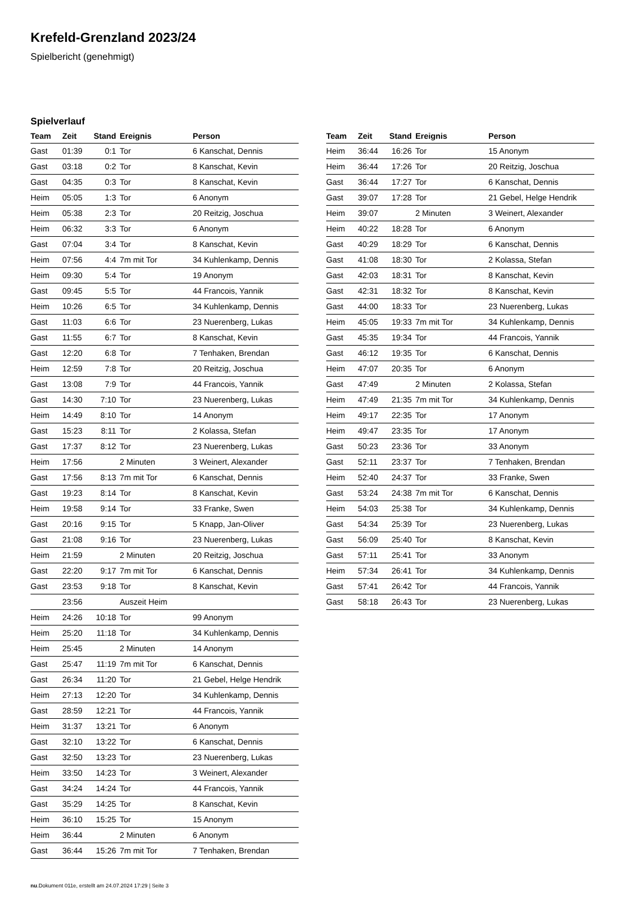Krefeld-Grenzland 2023/24
Spielbericht (genehmigt)
Spielverlauf
| Team | Zeit | Stand | Ereignis | Person |
| --- | --- | --- | --- | --- |
| Gast | 01:39 | 0:1 | Tor | 6 Kanschat, Dennis |
| Gast | 03:18 | 0:2 | Tor | 8 Kanschat, Kevin |
| Gast | 04:35 | 0:3 | Tor | 8 Kanschat, Kevin |
| Heim | 05:05 | 1:3 | Tor | 6 Anonym |
| Heim | 05:38 | 2:3 | Tor | 20 Reitzig, Joschua |
| Heim | 06:32 | 3:3 | Tor | 6 Anonym |
| Gast | 07:04 | 3:4 | Tor | 8 Kanschat, Kevin |
| Heim | 07:56 | 4:4 | 7m mit Tor | 34 Kuhlenkamp, Dennis |
| Heim | 09:30 | 5:4 | Tor | 19 Anonym |
| Gast | 09:45 | 5:5 | Tor | 44 Francois, Yannik |
| Heim | 10:26 | 6:5 | Tor | 34 Kuhlenkamp, Dennis |
| Gast | 11:03 | 6:6 | Tor | 23 Nuerenberg, Lukas |
| Gast | 11:55 | 6:7 | Tor | 8 Kanschat, Kevin |
| Gast | 12:20 | 6:8 | Tor | 7 Tenhaken, Brendan |
| Heim | 12:59 | 7:8 | Tor | 20 Reitzig, Joschua |
| Gast | 13:08 | 7:9 | Tor | 44 Francois, Yannik |
| Gast | 14:30 | 7:10 | Tor | 23 Nuerenberg, Lukas |
| Heim | 14:49 | 8:10 | Tor | 14 Anonym |
| Gast | 15:23 | 8:11 | Tor | 2 Kolassa, Stefan |
| Gast | 17:37 | 8:12 | Tor | 23 Nuerenberg, Lukas |
| Heim | 17:56 | | 2 Minuten | 3 Weinert, Alexander |
| Gast | 17:56 | 8:13 | 7m mit Tor | 6 Kanschat, Dennis |
| Gast | 19:23 | 8:14 | Tor | 8 Kanschat, Kevin |
| Heim | 19:58 | 9:14 | Tor | 33 Franke, Swen |
| Gast | 20:16 | 9:15 | Tor | 5 Knapp, Jan-Oliver |
| Gast | 21:08 | 9:16 | Tor | 23 Nuerenberg, Lukas |
| Heim | 21:59 | | 2 Minuten | 20 Reitzig, Joschua |
| Gast | 22:20 | 9:17 | 7m mit Tor | 6 Kanschat, Dennis |
| Gast | 23:53 | 9:18 | Tor | 8 Kanschat, Kevin |
| | 23:56 | | Auszeit Heim | |
| Heim | 24:26 | 10:18 | Tor | 99 Anonym |
| Heim | 25:20 | 11:18 | Tor | 34 Kuhlenkamp, Dennis |
| Heim | 25:45 | | 2 Minuten | 14 Anonym |
| Gast | 25:47 | 11:19 | 7m mit Tor | 6 Kanschat, Dennis |
| Gast | 26:34 | 11:20 | Tor | 21 Gebel, Helge Hendrik |
| Heim | 27:13 | 12:20 | Tor | 34 Kuhlenkamp, Dennis |
| Gast | 28:59 | 12:21 | Tor | 44 Francois, Yannik |
| Heim | 31:37 | 13:21 | Tor | 6 Anonym |
| Gast | 32:10 | 13:22 | Tor | 6 Kanschat, Dennis |
| Gast | 32:50 | 13:23 | Tor | 23 Nuerenberg, Lukas |
| Heim | 33:50 | 14:23 | Tor | 3 Weinert, Alexander |
| Gast | 34:24 | 14:24 | Tor | 44 Francois, Yannik |
| Gast | 35:29 | 14:25 | Tor | 8 Kanschat, Kevin |
| Heim | 36:10 | 15:25 | Tor | 15 Anonym |
| Heim | 36:44 | | 2 Minuten | 6 Anonym |
| Gast | 36:44 | 15:26 | 7m mit Tor | 7 Tenhaken, Brendan |
| Team | Zeit | Stand | Ereignis | Person |
| --- | --- | --- | --- | --- |
| Heim | 36:44 | 16:26 | Tor | 15 Anonym |
| Heim | 36:44 | 17:26 | Tor | 20 Reitzig, Joschua |
| Gast | 36:44 | 17:27 | Tor | 6 Kanschat, Dennis |
| Gast | 39:07 | 17:28 | Tor | 21 Gebel, Helge Hendrik |
| Heim | 39:07 | | 2 Minuten | 3 Weinert, Alexander |
| Heim | 40:22 | 18:28 | Tor | 6 Anonym |
| Gast | 40:29 | 18:29 | Tor | 6 Kanschat, Dennis |
| Gast | 41:08 | 18:30 | Tor | 2 Kolassa, Stefan |
| Gast | 42:03 | 18:31 | Tor | 8 Kanschat, Kevin |
| Gast | 42:31 | 18:32 | Tor | 8 Kanschat, Kevin |
| Gast | 44:00 | 18:33 | Tor | 23 Nuerenberg, Lukas |
| Heim | 45:05 | 19:33 | 7m mit Tor | 34 Kuhlenkamp, Dennis |
| Gast | 45:35 | 19:34 | Tor | 44 Francois, Yannik |
| Gast | 46:12 | 19:35 | Tor | 6 Kanschat, Dennis |
| Heim | 47:07 | 20:35 | Tor | 6 Anonym |
| Gast | 47:49 | | 2 Minuten | 2 Kolassa, Stefan |
| Heim | 47:49 | 21:35 | 7m mit Tor | 34 Kuhlenkamp, Dennis |
| Heim | 49:17 | 22:35 | Tor | 17 Anonym |
| Heim | 49:47 | 23:35 | Tor | 17 Anonym |
| Gast | 50:23 | 23:36 | Tor | 33 Anonym |
| Gast | 52:11 | 23:37 | Tor | 7 Tenhaken, Brendan |
| Heim | 52:40 | 24:37 | Tor | 33 Franke, Swen |
| Gast | 53:24 | 24:38 | 7m mit Tor | 6 Kanschat, Dennis |
| Heim | 54:03 | 25:38 | Tor | 34 Kuhlenkamp, Dennis |
| Gast | 54:34 | 25:39 | Tor | 23 Nuerenberg, Lukas |
| Gast | 56:09 | 25:40 | Tor | 8 Kanschat, Kevin |
| Gast | 57:11 | 25:41 | Tor | 33 Anonym |
| Heim | 57:34 | 26:41 | Tor | 34 Kuhlenkamp, Dennis |
| Gast | 57:41 | 26:42 | Tor | 44 Francois, Yannik |
| Gast | 58:18 | 26:43 | Tor | 23 Nuerenberg, Lukas |
nu.Dokument 011e, erstellt am 24.07.2024 17:29 | Seite 3